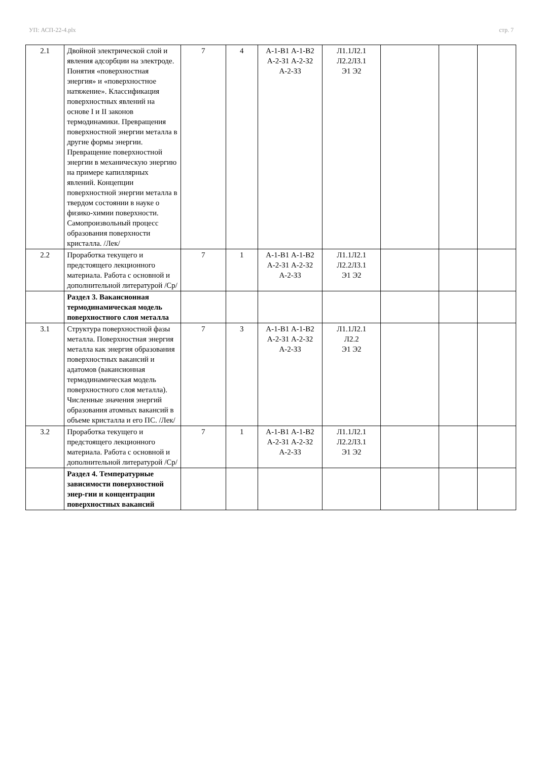УП: АСП-22-4.plx стр. 7
| 2.1 | Двойной электрической слой и явления адсорбции на электроде. Понятия «поверхностная энергия» и «поверхностное натяжение». Классификация поверхностных явлений на основе I и II законов термодинамики. Превращения поверхностной энергии металла в другие формы энергии. Превращение поверхностной энергии в механическую энергию на примере капиллярных явлений. Концепции поверхностной энергии металла в твердом состоянии в науке о физико-химии поверхности. Самопроизвольный процесс образования поверхности кристалла. /Лек/ | 7 | 4 | А-1-В1 А-1-В2 А-2-З1 А-2-З2 А-2-З3 | Л1.1Л2.1 Л2.2Л3.1 Э1 Э2 | | | |
| 2.2 | Проработка текущего и предстоящего лекционного материала. Работа с основной и дополнительной литературой /Ср/ | 7 | 1 | А-1-В1 А-1-В2 А-2-З1 А-2-З2 А-2-З3 | Л1.1Л2.1 Л2.2Л3.1 Э1 Э2 | | | |
| | Раздел 3. Вакансионная термодинамическая модель поверхностного слоя металла | | | | | | | |
| 3.1 | Структура поверхностной фазы металла. Поверхностная энергия металла как энергия образования поверхностных вакансий и адатомов (вакансионная термодинамическая модель поверхностного слоя металла). Численные значения энергий образования атомных вакансий в объеме кристалла и его ПС. /Лек/ | 7 | 3 | А-1-В1 А-1-В2 А-2-З1 А-2-З2 А-2-З3 | Л1.1Л2.1 Л2.2 Э1 Э2 | | | |
| 3.2 | Проработка текущего и предстоящего лекционного материала. Работа с основной и дополнительной литературой /Ср/ | 7 | 1 | А-1-В1 А-1-В2 А-2-З1 А-2-З2 А-2-З3 | Л1.1Л2.1 Л2.2Л3.1 Э1 Э2 | | | |
| | Раздел 4. Температурные зависимости поверхностной энер-гии и концентрации поверхностных вакансий | | | | | | | |